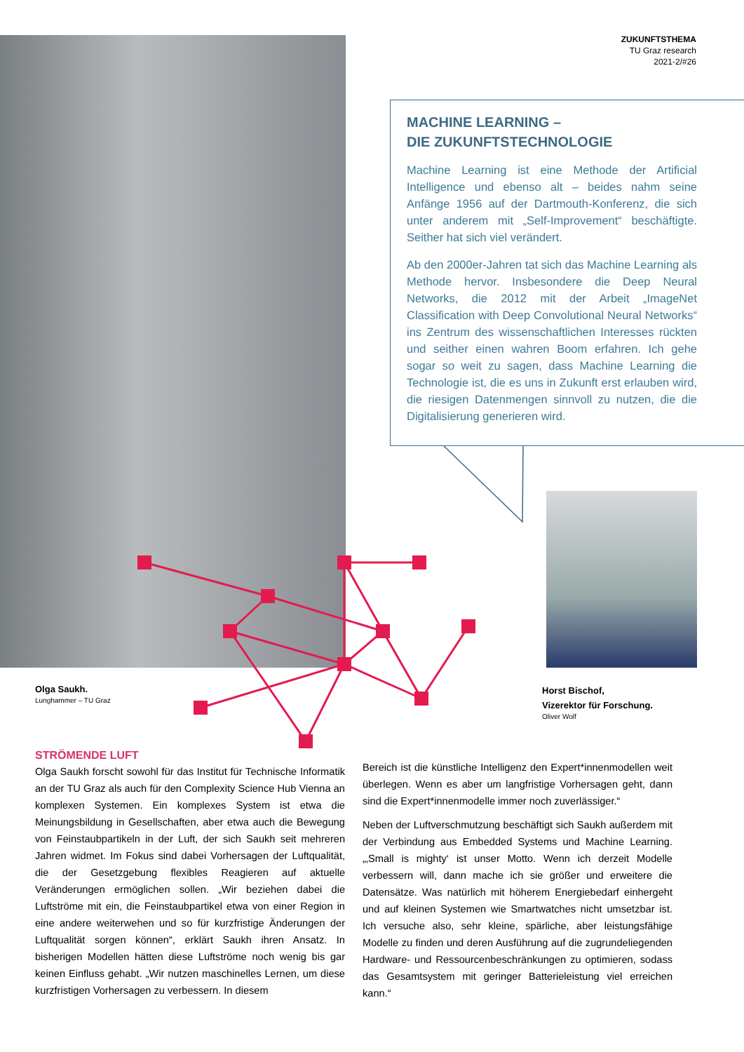ZUKUNFTSTHEMA
TU Graz research
2021-2/#26
MACHINE LEARNING –
DIE ZUKUNFTSTECHNOLOGIE
Machine Learning ist eine Methode der Artificial Intelligence und ebenso alt – beides nahm seine Anfänge 1956 auf der Dartmouth-Konferenz, die sich unter anderem mit „Self-Improvement“ beschäftigte. Seither hat sich viel verändert.
Ab den 2000er-Jahren tat sich das Machine Learning als Methode hervor. Insbesondere die Deep Neural Networks, die 2012 mit der Arbeit „ImageNet Classification with Deep Convolutional Neural Networks“ ins Zentrum des wissenschaftlichen Interesses rückten und seither einen wahren Boom erfahren. Ich gehe sogar so weit zu sagen, dass Machine Learning die Technologie ist, die es uns in Zukunft erst erlauben wird, die riesigen Datenmengen sinnvoll zu nutzen, die die Digitalisierung generieren wird.
Olga Saukh.
Lunghammer – TU Graz
Horst Bischof,
Vizerektor für Forschung.
Oliver Wolf
STRÖMENDE LUFT
Olga Saukh forscht sowohl für das Institut für Technische Informatik an der TU Graz als auch für den Complexity Science Hub Vienna an komplexen Systemen. Ein komplexes System ist etwa die Meinungsbildung in Gesellschaften, aber etwa auch die Bewegung von Feinstaubpartikeln in der Luft, der sich Saukh seit mehreren Jahren widmet. Im Fokus sind dabei Vorhersagen der Luftqualität, die der Gesetzgebung flexibles Reagieren auf aktuelle Veränderungen ermöglichen sollen. „Wir beziehen dabei die Luftströme mit ein, die Feinstaubpartikel etwa von einer Region in eine andere weiterwehen und so für kurzfristige Änderungen der Luftqualität sorgen können“, erklärt Saukh ihren Ansatz. In bisherigen Modellen hätten diese Luftströme noch wenig bis gar keinen Einfluss gehabt. „Wir nutzen maschinelles Lernen, um diese kurzfristigen Vorhersagen zu verbessern. In diesem
Bereich ist die künstliche Intelligenz den Expert*innenmodellen weit überlegen. Wenn es aber um langfristige Vorhersagen geht, dann sind die Expert*innenmodelle immer noch zuverlässiger.“
Neben der Luftverschmutzung beschäftigt sich Saukh außerdem mit der Verbindung aus Embedded Systems und Machine Learning. „‚Small is mighty‘ ist unser Motto. Wenn ich derzeit Modelle verbessern will, dann mache ich sie größer und erweitere die Datensätze. Was natürlich mit höherem Energiebedarf einhergeht und auf kleinen Systemen wie Smartwatches nicht umsetzbar ist. Ich versuche also, sehr kleine, spärliche, aber leistungsfähige Modelle zu finden und deren Ausführung auf die zugrundeliegenden Hardware- und Ressourcenbeschränkungen zu optimieren, sodass das Gesamtsystem mit geringer Batterieleistung viel erreichen kann.“